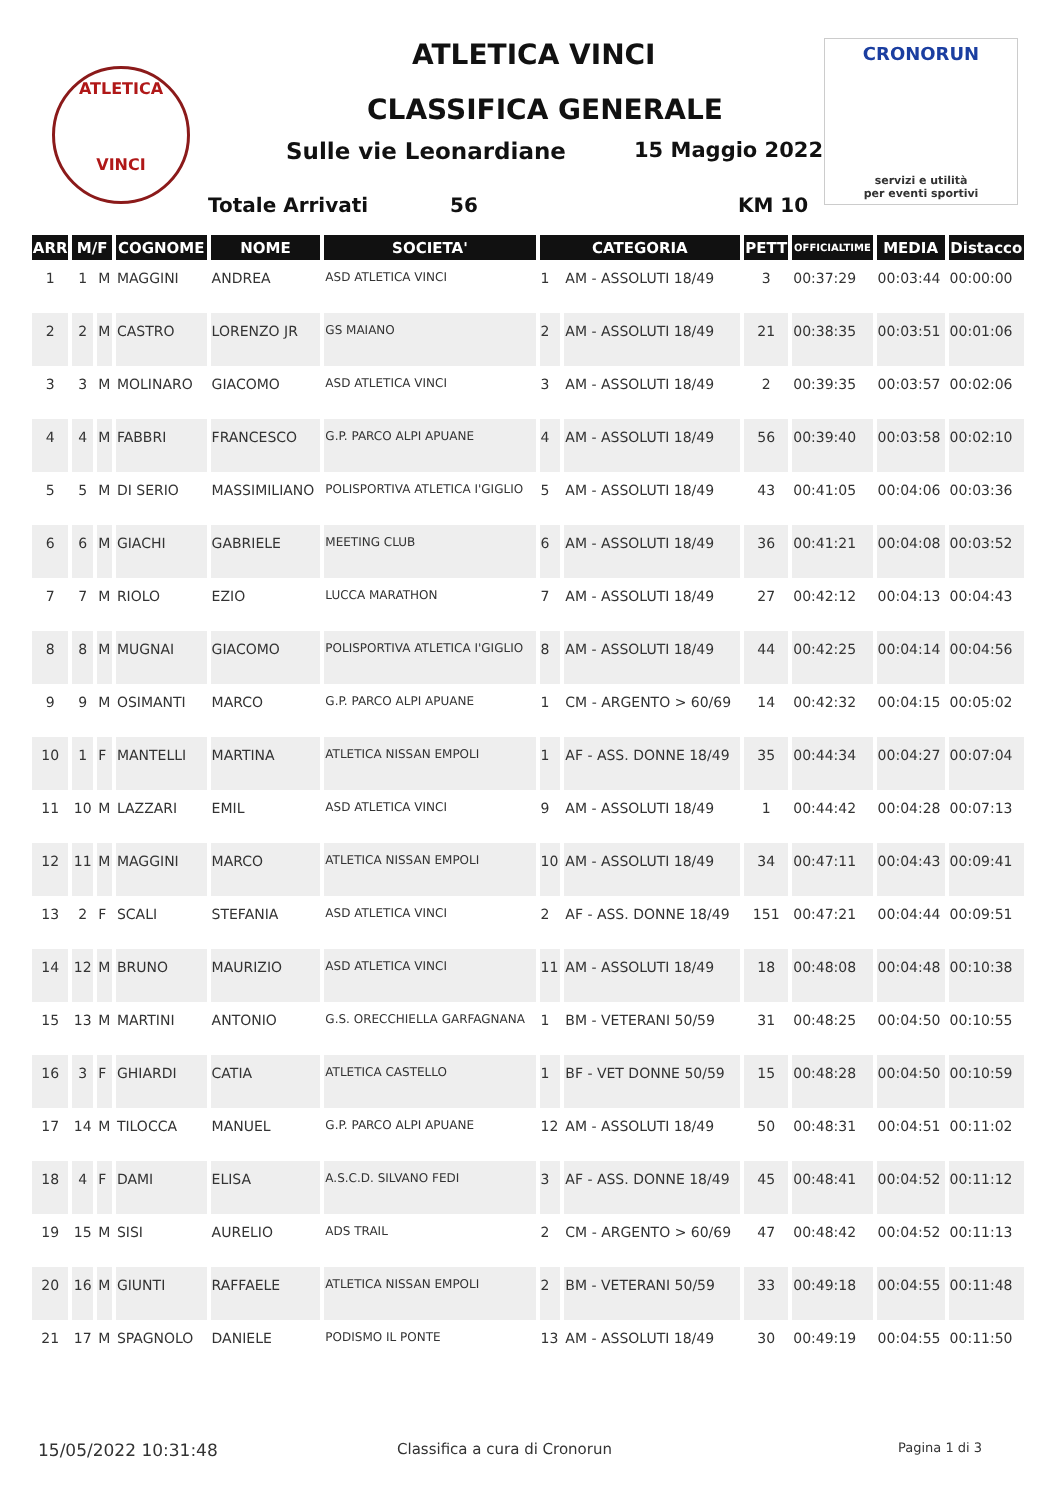ATLETICA
VINCI
ATLETICA VINCI
CLASSIFICA GENERALE
Sulle vie Leonardiane 15 Maggio 2022
Totale Arrivati 56 KM 10
CRONORUN
servizi e utilità
per eventi sportivi
| ARR | M/F | | COGNOME | NOME | SOCIETA' | CATEGORIA | | PETT | OFFICIALTIME | MEDIA | Distacco |
| --- | --- | --- | --- | --- | --- | --- | --- | --- | --- | --- | --- |
| 1 | 1 | M | MAGGINI | ANDREA | ASD ATLETICA VINCI | 1 | AM - ASSOLUTI 18/49 | 3 | 00:37:29 | 00:03:44 | 00:00:00 |
| 2 | 2 | M | CASTRO | LORENZO JR | GS MAIANO | 2 | AM - ASSOLUTI 18/49 | 21 | 00:38:35 | 00:03:51 | 00:01:06 |
| 3 | 3 | M | MOLINARO | GIACOMO | ASD ATLETICA VINCI | 3 | AM - ASSOLUTI 18/49 | 2 | 00:39:35 | 00:03:57 | 00:02:06 |
| 4 | 4 | M | FABBRI | FRANCESCO | G.P. PARCO ALPI APUANE | 4 | AM - ASSOLUTI 18/49 | 56 | 00:39:40 | 00:03:58 | 00:02:10 |
| 5 | 5 | M | DI SERIO | MASSIMILIANO | POLISPORTIVA ATLETICA I'GIGLIO | 5 | AM - ASSOLUTI 18/49 | 43 | 00:41:05 | 00:04:06 | 00:03:36 |
| 6 | 6 | M | GIACHI | GABRIELE | MEETING CLUB | 6 | AM - ASSOLUTI 18/49 | 36 | 00:41:21 | 00:04:08 | 00:03:52 |
| 7 | 7 | M | RIOLO | EZIO | LUCCA MARATHON | 7 | AM - ASSOLUTI 18/49 | 27 | 00:42:12 | 00:04:13 | 00:04:43 |
| 8 | 8 | M | MUGNAI | GIACOMO | POLISPORTIVA ATLETICA I'GIGLIO | 8 | AM - ASSOLUTI 18/49 | 44 | 00:42:25 | 00:04:14 | 00:04:56 |
| 9 | 9 | M | OSIMANTI | MARCO | G.P. PARCO ALPI APUANE | 1 | CM - ARGENTO > 60/69 | 14 | 00:42:32 | 00:04:15 | 00:05:02 |
| 10 | 1 | F | MANTELLI | MARTINA | ATLETICA NISSAN EMPOLI | 1 | AF - ASS. DONNE 18/49 | 35 | 00:44:34 | 00:04:27 | 00:07:04 |
| 11 | 10 | M | LAZZARI | EMIL | ASD ATLETICA VINCI | 9 | AM - ASSOLUTI 18/49 | 1 | 00:44:42 | 00:04:28 | 00:07:13 |
| 12 | 11 | M | MAGGINI | MARCO | ATLETICA NISSAN EMPOLI | 10 | AM - ASSOLUTI 18/49 | 34 | 00:47:11 | 00:04:43 | 00:09:41 |
| 13 | 2 | F | SCALI | STEFANIA | ASD ATLETICA VINCI | 2 | AF - ASS. DONNE 18/49 | 151 | 00:47:21 | 00:04:44 | 00:09:51 |
| 14 | 12 | M | BRUNO | MAURIZIO | ASD ATLETICA VINCI | 11 | AM - ASSOLUTI 18/49 | 18 | 00:48:08 | 00:04:48 | 00:10:38 |
| 15 | 13 | M | MARTINI | ANTONIO | G.S. ORECCHIELLA GARFAGNANA | 1 | BM - VETERANI 50/59 | 31 | 00:48:25 | 00:04:50 | 00:10:55 |
| 16 | 3 | F | GHIARDI | CATIA | ATLETICA CASTELLO | 1 | BF - VET DONNE 50/59 | 15 | 00:48:28 | 00:04:50 | 00:10:59 |
| 17 | 14 | M | TILOCCA | MANUEL | G.P. PARCO ALPI APUANE | 12 | AM - ASSOLUTI 18/49 | 50 | 00:48:31 | 00:04:51 | 00:11:02 |
| 18 | 4 | F | DAMI | ELISA | A.S.C.D. SILVANO FEDI | 3 | AF - ASS. DONNE 18/49 | 45 | 00:48:41 | 00:04:52 | 00:11:12 |
| 19 | 15 | M | SISI | AURELIO | ADS TRAIL | 2 | CM - ARGENTO > 60/69 | 47 | 00:48:42 | 00:04:52 | 00:11:13 |
| 20 | 16 | M | GIUNTI | RAFFAELE | ATLETICA NISSAN EMPOLI | 2 | BM - VETERANI 50/59 | 33 | 00:49:18 | 00:04:55 | 00:11:48 |
| 21 | 17 | M | SPAGNOLO | DANIELE | PODISMO IL PONTE | 13 | AM - ASSOLUTI 18/49 | 30 | 00:49:19 | 00:04:55 | 00:11:50 |
15/05/2022 10:31:48 Classifica a cura di Cronorun Pagina 1 di 3